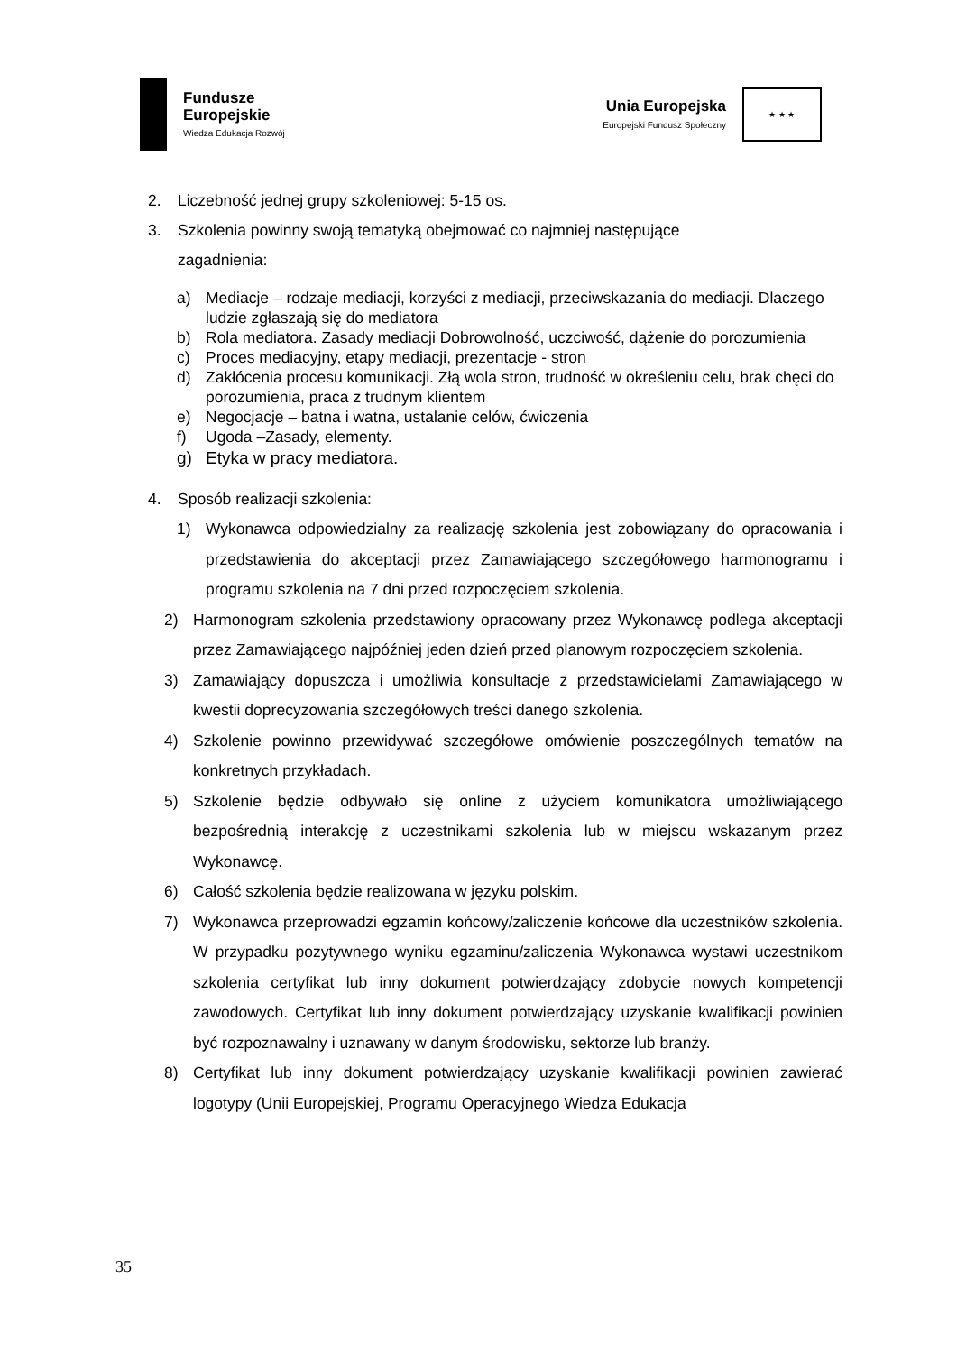Fundusze
Europejskie
Wiedza Edukacja Rozwój
Unia Europejska
Europejski Fundusz Społeczny
★ ★ ★
2. Liczebność jednej grupy szkoleniowej: 5-15 os.
3. Szkolenia powinny swoją tematyką obejmować co najmniej następujące
zagadnienia:
a) Mediacje – rodzaje mediacji, korzyści z mediacji, przeciwskazania do mediacji. Dlaczego ludzie zgłaszają się do mediatora
b) Rola mediatora. Zasady mediacji Dobrowolność, uczciwość, dążenie do porozumienia
c) Proces mediacyjny, etapy mediacji, prezentacje - stron
d) Zakłócenia procesu komunikacji. Złą wola stron, trudność w określeniu celu, brak chęci do porozumienia, praca z trudnym klientem
e) Negocjacje – batna i watna, ustalanie celów, ćwiczenia
f) Ugoda –Zasady, elementy.
g) Etyka w pracy mediatora.
4. Sposób realizacji szkolenia:
1) Wykonawca odpowiedzialny za realizację szkolenia jest zobowiązany do opracowania i przedstawienia do akceptacji przez Zamawiającego szczegółowego harmonogramu i programu szkolenia na 7 dni przed rozpoczęciem szkolenia.
2) Harmonogram szkolenia przedstawiony opracowany przez Wykonawcę podlega akceptacji przez Zamawiającego najpóźniej jeden dzień przed planowym rozpoczęciem szkolenia.
3) Zamawiający dopuszcza i umożliwia konsultacje z przedstawicielami Zamawiającego w kwestii doprecyzowania szczegółowych treści danego szkolenia.
4) Szkolenie powinno przewidywać szczegółowe omówienie poszczególnych tematów na konkretnych przykładach.
5) Szkolenie będzie odbywało się online z użyciem komunikatora umożliwiającego bezpośrednią interakcję z uczestnikami szkolenia lub w miejscu wskazanym przez Wykonawcę.
6) Całość szkolenia będzie realizowana w języku polskim.
7) Wykonawca przeprowadzi egzamin końcowy/zaliczenie końcowe dla uczestników szkolenia. W przypadku pozytywnego wyniku egzaminu/zaliczenia Wykonawca wystawi uczestnikom szkolenia certyfikat lub inny dokument potwierdzający zdobycie nowych kompetencji zawodowych. Certyfikat lub inny dokument potwierdzający uzyskanie kwalifikacji powinien być rozpoznawalny i uznawany w danym środowisku, sektorze lub branży.
8) Certyfikat lub inny dokument potwierdzający uzyskanie kwalifikacji powinien zawierać logotypy (Unii Europejskiej, Programu Operacyjnego Wiedza Edukacja
35